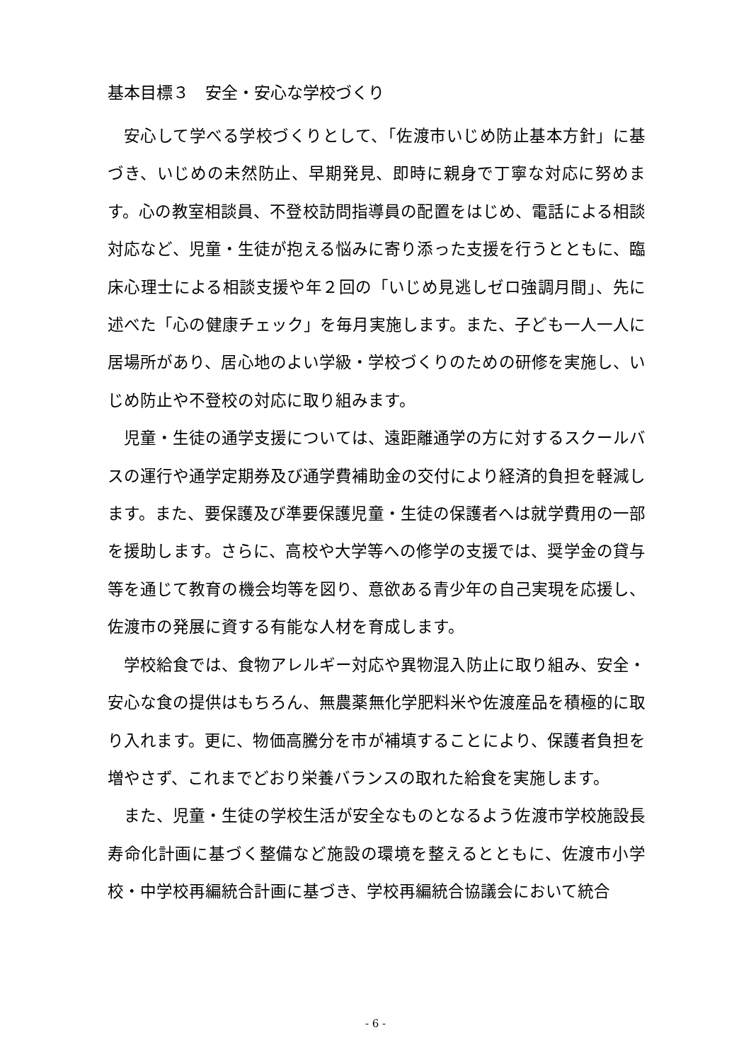基本目標３　安全・安心な学校づくり
安心して学べる学校づくりとして、「佐渡市いじめ防止基本方針」に基づき、いじめの未然防止、早期発見、即時に親身で丁寧な対応に努めます。心の教室相談員、不登校訪問指導員の配置をはじめ、電話による相談対応など、児童・生徒が抱える悩みに寄り添った支援を行うとともに、臨床心理士による相談支援や年２回の「いじめ見逃しゼロ強調月間」、先に述べた「心の健康チェック」を毎月実施します。また、子ども一人一人に居場所があり、居心地のよい学級・学校づくりのための研修を実施し、いじめ防止や不登校の対応に取り組みます。
児童・生徒の通学支援については、遠距離通学の方に対するスクールバスの運行や通学定期券及び通学費補助金の交付により経済的負担を軽減します。また、要保護及び準要保護児童・生徒の保護者へは就学費用の一部を援助します。さらに、高校や大学等への修学の支援では、奨学金の貸与等を通じて教育の機会均等を図り、意欲ある青少年の自己実現を応援し、佐渡市の発展に資する有能な人材を育成します。
学校給食では、食物アレルギー対応や異物混入防止に取り組み、安全・安心な食の提供はもちろん、無農薬無化学肥料米や佐渡産品を積極的に取り入れます。更に、物価高騰分を市が補填することにより、保護者負担を増やさず、これまでどおり栄養バランスの取れた給食を実施します。
また、児童・生徒の学校生活が安全なものとなるよう佐渡市学校施設長寿命化計画に基づく整備など施設の環境を整えるとともに、佐渡市小学校・中学校再編統合計画に基づき、学校再編統合協議会において統合
- 6 -